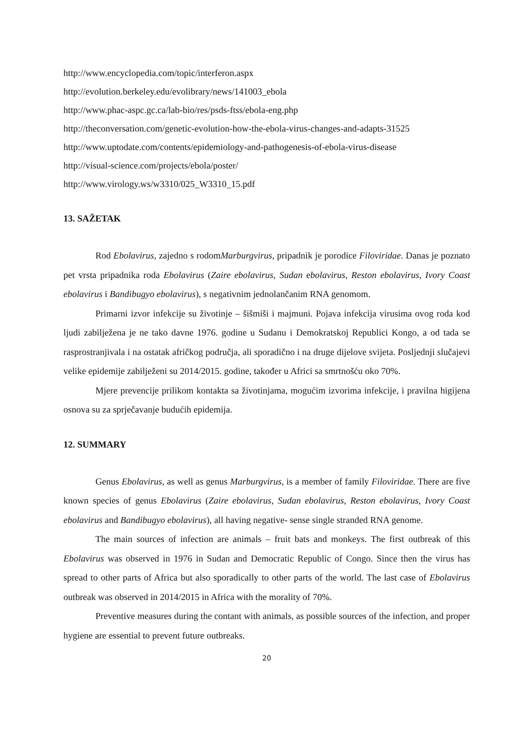http://www.encyclopedia.com/topic/interferon.aspx
http://evolution.berkeley.edu/evolibrary/news/141003_ebola
http://www.phac-aspc.gc.ca/lab-bio/res/psds-ftss/ebola-eng.php
http://theconversation.com/genetic-evolution-how-the-ebola-virus-changes-and-adapts-31525
http://www.uptodate.com/contents/epidemiology-and-pathogenesis-of-ebola-virus-disease
http://visual-science.com/projects/ebola/poster/
http://www.virology.ws/w3310/025_W3310_15.pdf
13. SAŽETAK
Rod Ebolavirus, zajedno s rodomMarburgvirus, pripadnik je porodice Filoviridae. Danas je poznato pet vrsta pripadnika roda Ebolavirus (Zaire ebolavirus, Sudan ebolavirus, Reston ebolavirus, Ivory Coast ebolavirus i Bandibugyo ebolavirus), s negativnim jednolančanim RNA genomom.
Primarni izvor infekcije su životinje – šišmiši i majmuni. Pojava infekcija virusima ovog roda kod ljudi zabilježena je ne tako davne 1976. godine u Sudanu i Demokratskoj Republici Kongo, a od tada se rasprostranjivala i na ostatak afričkog područja, ali sporadično i na druge dijelove svijeta. Posljednji slučajevi velike epidemije zabilježeni su 2014/2015. godine, također u Africi sa smrtnošću oko 70%.
Mjere prevencije prilikom kontakta sa životinjama, mogućim izvorima infekcije, i pravilna higijena osnova su za sprječavanje budućih epidemija.
12. SUMMARY
Genus Ebolavirus, as well as genus Marburgvirus, is a member of family Filoviridae. There are five known species of genus Ebolavirus (Zaire ebolavirus, Sudan ebolavirus, Reston ebolavirus, Ivory Coast ebolavirus and Bandibugyo ebolavirus), all having negative- sense single stranded RNA genome.
The main sources of infection are animals – fruit bats and monkeys. The first outbreak of this Ebolavirus was observed in 1976 in Sudan and Democratic Republic of Congo. Since then the virus has spread to other parts of Africa but also sporadically to other parts of the world. The last case of Ebolavirus outbreak was observed in 2014/2015 in Africa with the morality of 70%.
Preventive measures during the contant with animals, as possible sources of the infection, and proper hygiene are essential to prevent future outbreaks.
20